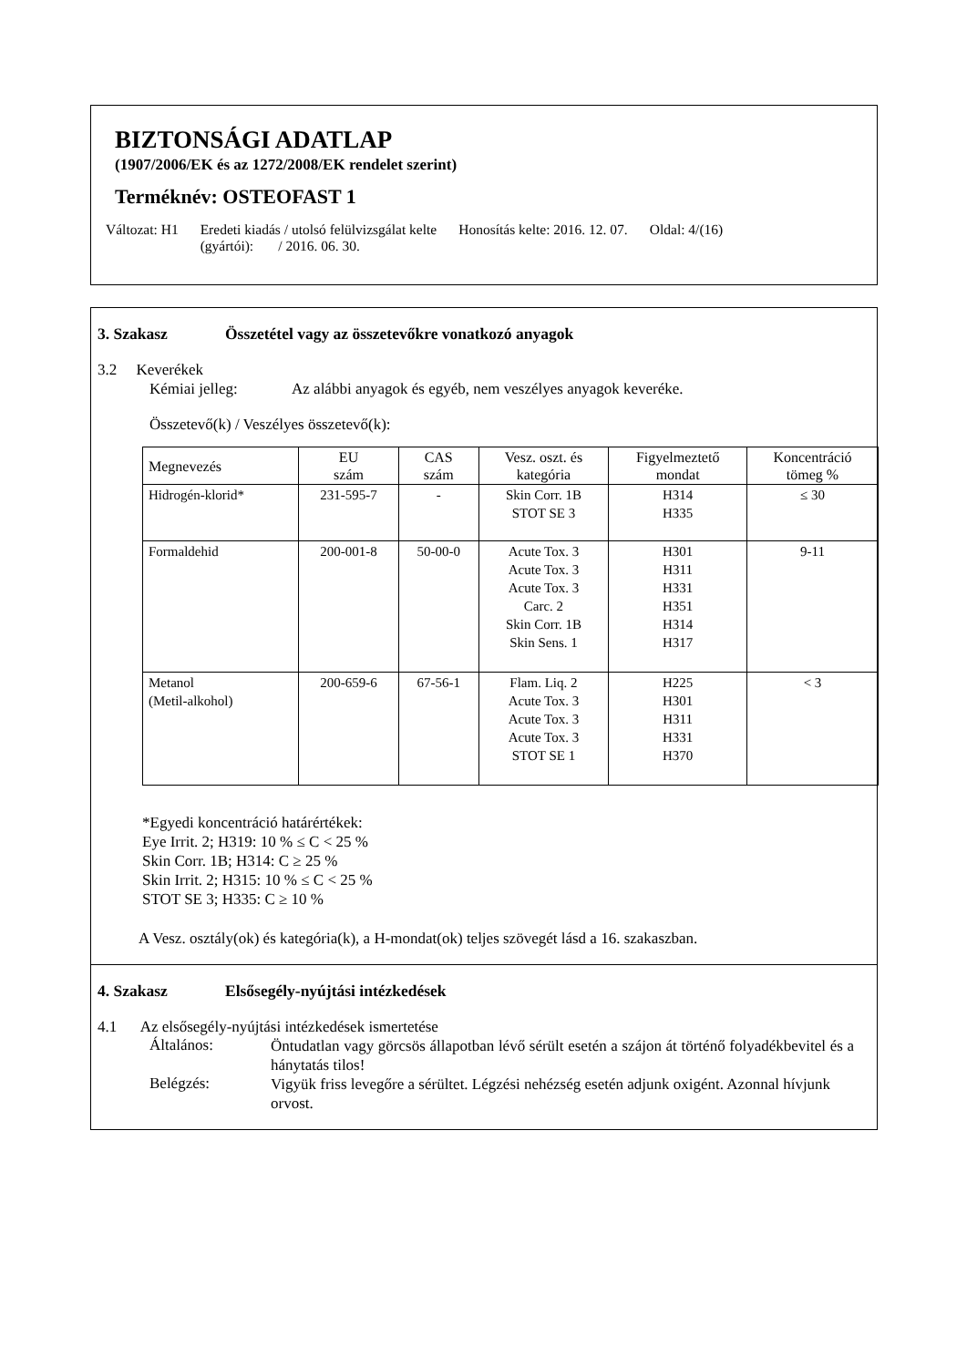BIZTONSÁGI ADATLAP
(1907/2006/EK és az 1272/2008/EK rendelet szerint)
Terméknév: OSTEOFAST 1
Változat: H1 Eredeti kiadás / utolsó felülvizsgálat kelte
(gyártói): / 2016. 06. 30.
Honosítás kelte: 2016. 12. 07. Oldal: 4/(16)
3. Szakasz Összetétel vagy az összetevőkre vonatkozó anyagok
3.2 Keverékek
Kémiai jelleg: Az alábbi anyagok és egyéb, nem veszélyes anyagok keveréke.
Összetevő(k) / Veszélyes összetevő(k):
| Megnevezés | EU szám | CAS szám | Vesz. oszt. és kategória | Figyelmeztető mondat | Koncentráció tömeg % |
| --- | --- | --- | --- | --- | --- |
| Hidrogén-klorid* | 231-595-7 | - | Skin Corr. 1B STOT SE 3 | H314 H335 | ≤ 30 |
| Formaldehid | 200-001-8 | 50-00-0 | Acute Tox. 3 Acute Tox. 3 Acute Tox. 3 Carc. 2 Skin Corr. 1B Skin Sens. 1 | H301 H311 H331 H351 H314 H317 | 9-11 |
| Metanol (Metil-alkohol) | 200-659-6 | 67-56-1 | Flam. Liq. 2 Acute Tox. 3 Acute Tox. 3 Acute Tox. 3 STOT SE 1 | H225 H301 H311 H331 H370 | < 3 |
*Egyedi koncentráció határértékek:
Eye Irrit. 2; H319: 10 % ≤ C < 25 %
Skin Corr. 1B; H314: C ≥ 25 %
Skin Irrit. 2; H315: 10 % ≤ C < 25 %
STOT SE 3; H335: C ≥ 10 %
A Vesz. osztály(ok) és kategória(k), a H-mondat(ok) teljes szövegét lásd a 16. szakaszban.
4. Szakasz Elsősegély-nyújtási intézkedések
4.1 Az elsősegély-nyújtási intézkedések ismertetése
Általános:
Öntudatlan vagy görcsös állapotban lévő sérült esetén a szájon át történő folyadékbevitel és a hánytatás tilos!
Belégzés:
Vigyük friss levegőre a sérültet. Légzési nehézség esetén adjunk oxigént. Azonnal hívjunk orvost.